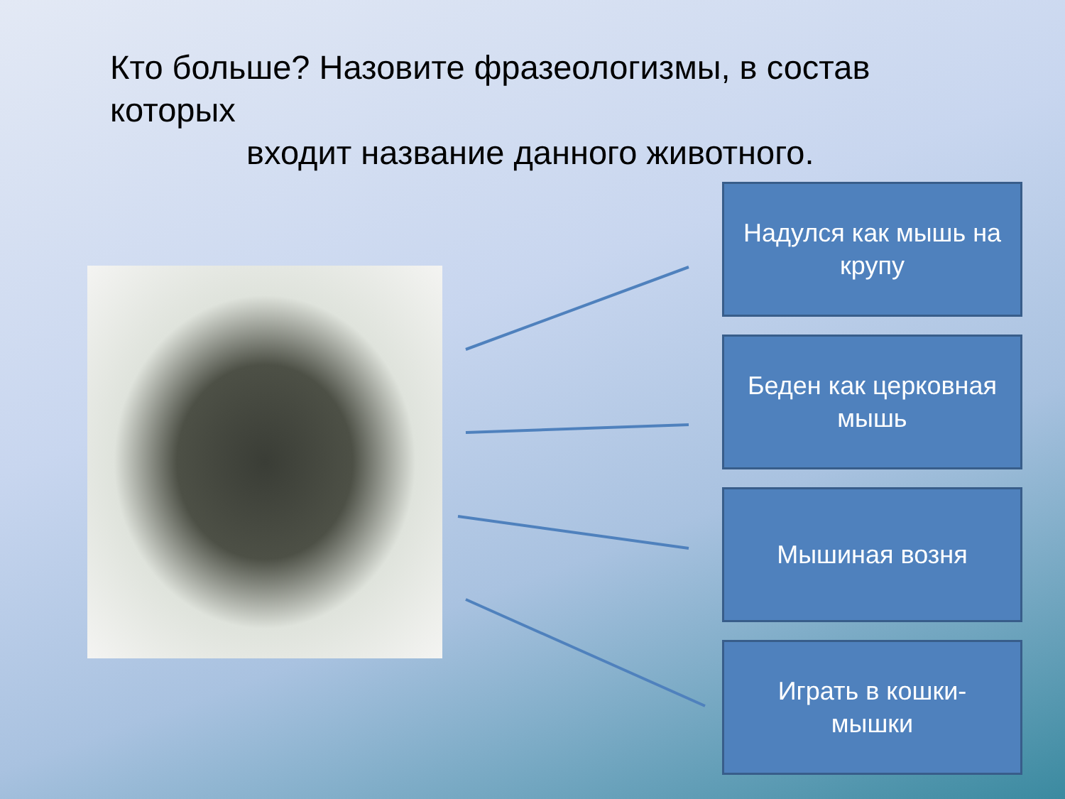Кто больше? Назовите фразеологизмы, в состав которых
входит название данного животного.
Надулся как мышь на крупу
Беден как церковная мышь
Мышиная возня
Играть в кошки-мышки